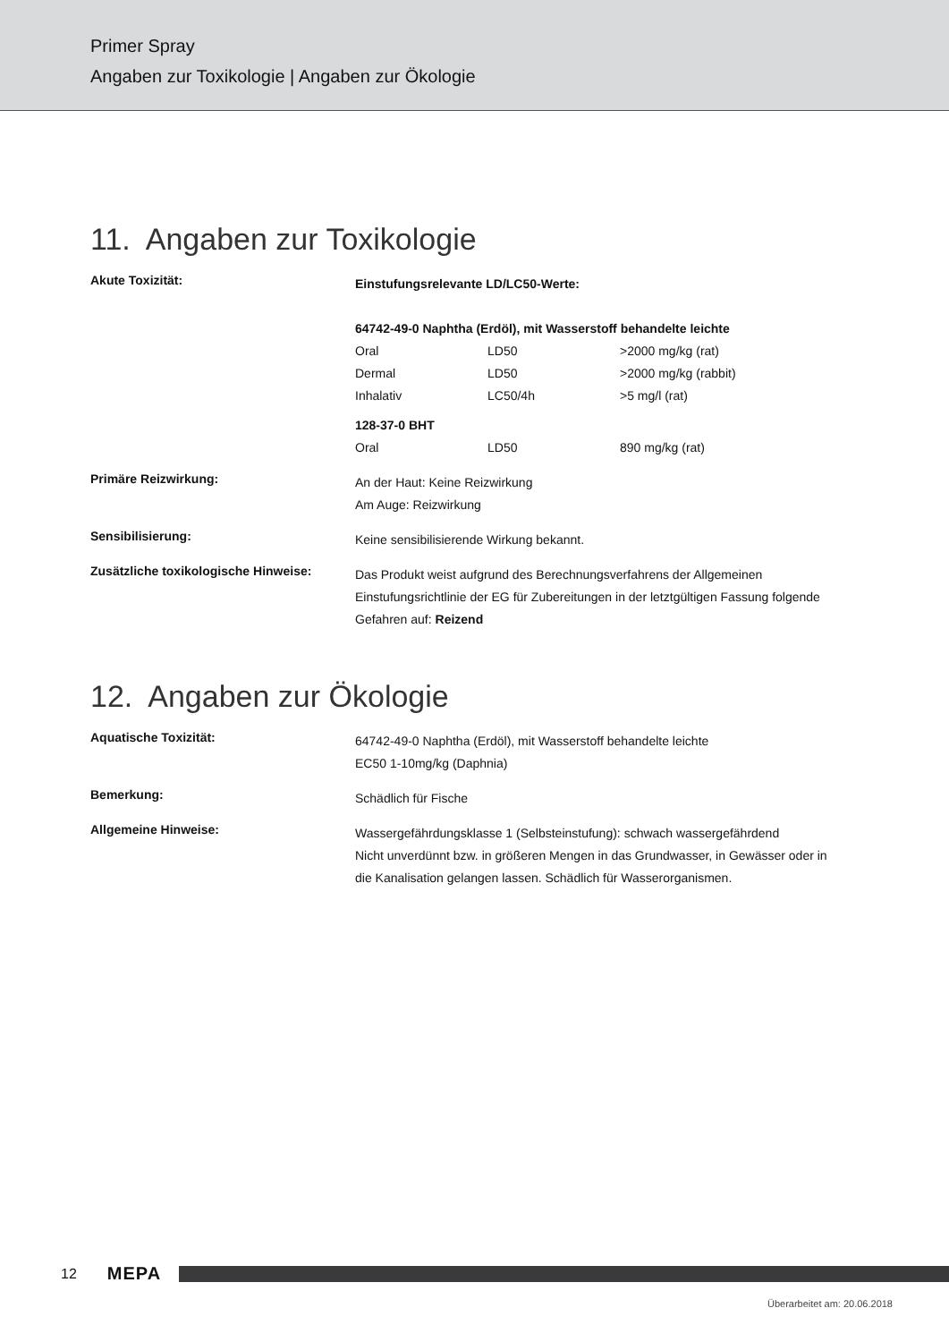Primer Spray
Angaben zur Toxikologie | Angaben zur Ökologie
11. Angaben zur Toxikologie
Akute Toxizität:
Einstufungsrelevante LD/LC50-Werte:
64742-49-0 Naphtha (Erdöl), mit Wasserstoff behandelte leichte
| Oral | LD50 | >2000 mg/kg (rat) |
| Dermal | LD50 | >2000 mg/kg (rabbit) |
| Inhalativ | LC50/4h | >5 mg/l (rat) |
128-37-0 BHT
| Oral | LD50 | 890 mg/kg (rat) |
Primäre Reizwirkung:
An der Haut: Keine Reizwirkung
Am Auge: Reizwirkung
Sensibilisierung:
Keine sensibilisierende Wirkung bekannt.
Zusätzliche toxikologische Hinweise:
Das Produkt weist aufgrund des Berechnungsverfahrens der Allgemeinen Einstufungsrichtlinie der EG für Zubereitungen in der letztgültigen Fassung folgende Gefahren auf: Reizend
12. Angaben zur Ökologie
Aquatische Toxizität:
64742-49-0 Naphtha (Erdöl), mit Wasserstoff behandelte leichte
EC50 1-10mg/kg (Daphnia)
Bemerkung:
Schädlich für Fische
Allgemeine Hinweise:
Wassergefährdungsklasse 1 (Selbsteinstufung): schwach wassergefährdend
Nicht unverdünnt bzw. in größeren Mengen in das Grundwasser, in Gewässer oder in die Kanalisation gelangen lassen. Schädlich für Wasserorganismen.
12 MEPA
Überarbeitet am: 20.06.2018